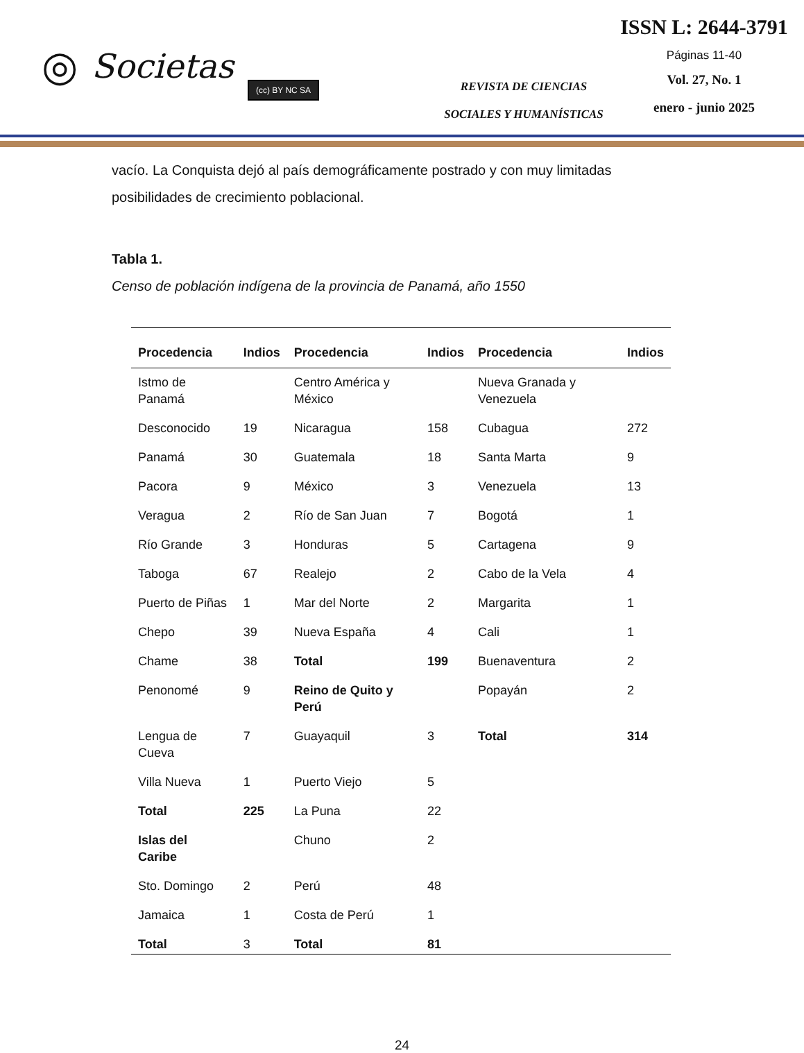◎ Societas (cc) BY NC SA
REVISTA DE CIENCIAS
SOCIALES Y HUMANÍSTICAS
ISSN L: 2644-3791
Páginas 11-40
Vol. 27, No. 1
enero - junio 2025
vacío. La Conquista dejó al país demográficamente postrado y con muy limitadas posibilidades de crecimiento poblacional.
Tabla 1.
Censo de población indígena de la provincia de Panamá, año 1550
| Procedencia | Indios | Procedencia | Indios | Procedencia | Indios |
| --- | --- | --- | --- | --- | --- |
| Istmo de Panamá | | Centro América y México | | Nueva Granada y Venezuela | |
| Desconocido | 19 | Nicaragua | 158 | Cubagua | 272 |
| Panamá | 30 | Guatemala | 18 | Santa Marta | 9 |
| Pacora | 9 | México | 3 | Venezuela | 13 |
| Veragua | 2 | Río de San Juan | 7 | Bogotá | 1 |
| Río Grande | 3 | Honduras | 5 | Cartagena | 9 |
| Taboga | 67 | Realejo | 2 | Cabo de la Vela | 4 |
| Puerto de Piñas | 1 | Mar del Norte | 2 | Margarita | 1 |
| Chepo | 39 | Nueva España | 4 | Cali | 1 |
| Chame | 38 | Total | 199 | Buenaventura | 2 |
| Penonomé | 9 | Reino de Quito y Perú | | Popayán | 2 |
| Lengua de Cueva | 7 | Guayaquil | 3 | Total | 314 |
| Villa Nueva | 1 | Puerto Viejo | 5 | | |
| Total | 225 | La Puna | 22 | | |
| Islas del Caribe | | Chuno | 2 | | |
| Sto. Domingo | 2 | Perú | 48 | | |
| Jamaica | 1 | Costa de Perú | 1 | | |
| Total | 3 | Total | 81 | | |
24